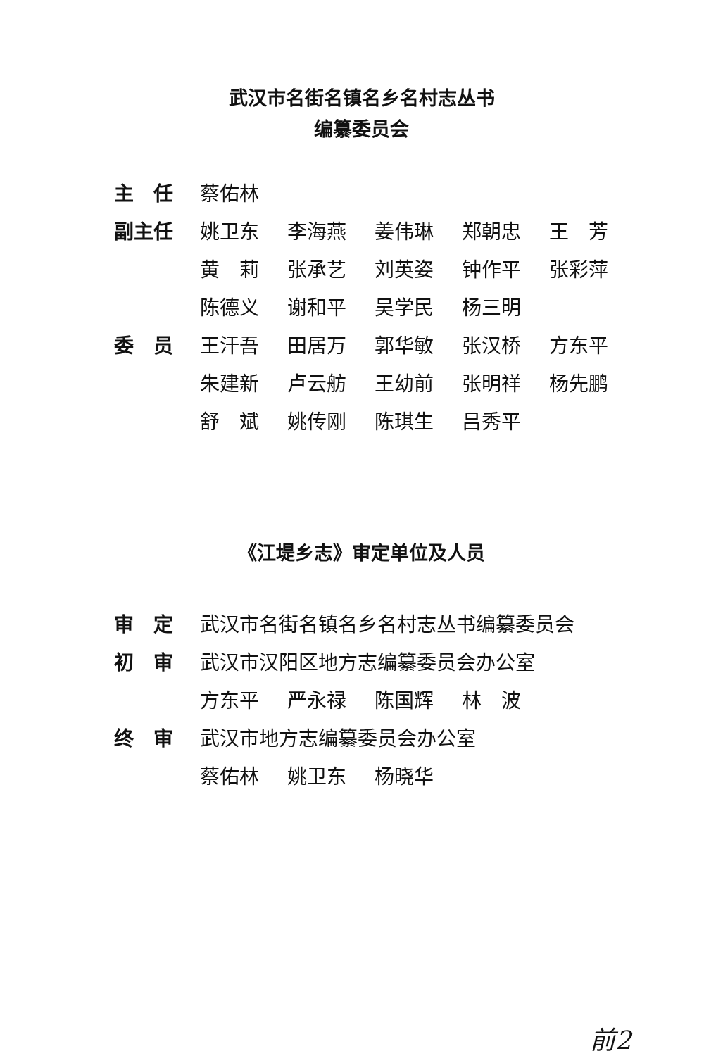武汉市名街名镇名乡名村志丛书
编纂委员会
| 主 任 | 蔡佑林 | | | | |
| 副主任 | 姚卫东 | 李海燕 | 姜伟琳 | 郑朝忠 | 王 芳 |
| | 黄 莉 | 张承艺 | 刘英姿 | 钟作平 | 张彩萍 |
| | 陈德义 | 谢和平 | 吴学民 | 杨三明 | |
| 委 员 | 王汗吾 | 田居万 | 郭华敏 | 张汉桥 | 方东平 |
| | 朱建新 | 卢云舫 | 王幼前 | 张明祥 | 杨先鹏 |
| | 舒 斌 | 姚传刚 | 陈琪生 | 吕秀平 | |
《江堤乡志》审定单位及人员
| 审 定 | 武汉市名街名镇名乡名村志丛书编纂委员会 | | | | |
| 初 审 | 武汉市汉阳区地方志编纂委员会办公室 | | | | |
| | 方东平 | 严永禄 | 陈国辉 | 林 波 | |
| 终 审 | 武汉市地方志编纂委员会办公室 | | | | |
| | 蔡佑林 | 姚卫东 | 杨晓华 | | |
前2